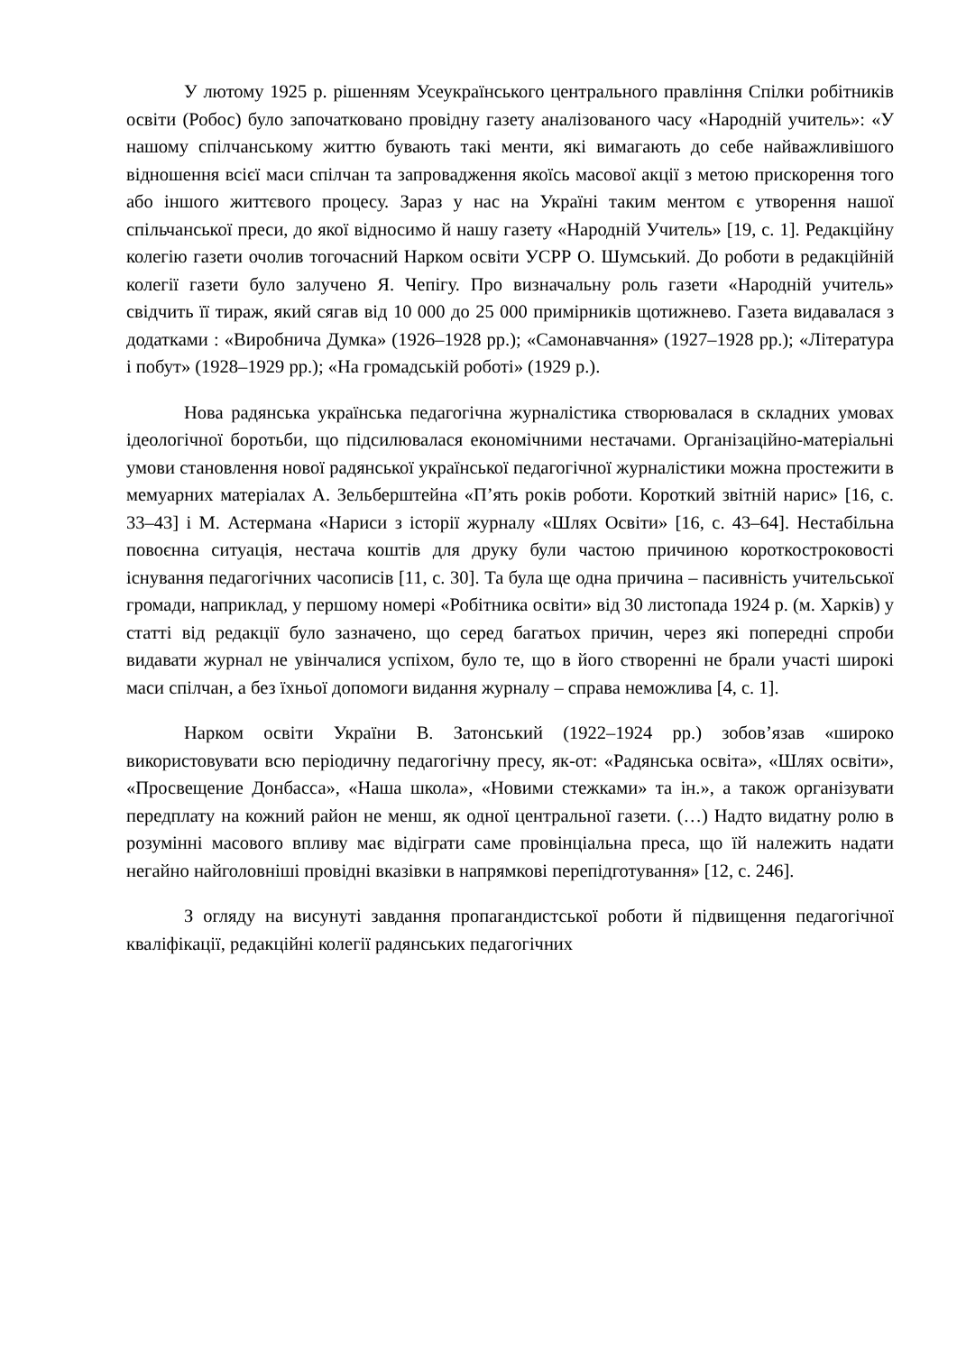У лютому 1925 р. рішенням Усеукраїнського центрального правління Спілки робітників освіти (Робос) було започатковано провідну газету аналізованого часу «Народній учитель»: «У нашому спілчанському життю бувають такі менти, які вимагають до себе найважливішого відношення всієї маси спілчан та запровадження якоїсь масової акції з метою прискорення того або іншого життєвого процесу. Зараз у нас на Україні таким ментом є утворення нашої спільчанської преси, до якої відносимо й нашу газету «Народній Учитель» [19, с. 1]. Редакційну колегію газети очолив тогочасний Нарком освіти УСРР О. Шумський. До роботи в редакційній колегії газети було залучено Я. Чепігу. Про визначальну роль газети «Народній учитель» свідчить її тираж, який сягав від 10 000 до 25 000 примірників щотижнево. Газета видавалася з додатками : «Виробнича Думка» (1926–1928 рр.); «Самонавчання» (1927–1928 рр.); «Література і побут» (1928–1929 рр.); «На громадській роботі» (1929 р.).
Нова радянська українська педагогічна журналістика створювалася в складних умовах ідеологічної боротьби, що підсилювалася економічними нестачами. Організаційно-матеріальні умови становлення нової радянської української педагогічної журналістики можна простежити в мемуарних матеріалах А. Зельберштейна «П’ять років роботи. Короткий звітній нарис» [16, с. 33–43] і М. Астермана «Нариси з історії журналу «Шлях Освіти» [16, с. 43–64]. Нестабільна повоєнна ситуація, нестача коштів для друку були частою причиною короткостроковості існування педагогічних часописів [11, с. 30]. Та була ще одна причина – пасивність учительської громади, наприклад, у першому номері «Робітника освіти» від 30 листопада 1924 р. (м. Харків) у статті від редакції було зазначено, що серед багатьох причин, через які попередні спроби видавати журнал не увінчалися успіхом, було те, що в його створенні не брали участі широкі маси спілчан, а без їхньої допомоги видання журналу – справа неможлива [4, с. 1].
Нарком освіти України В. Затонський (1922–1924 рр.) зобов’язав «широко використовувати всю періодичну педагогічну пресу, як-от: «Радянська освіта», «Шлях освіти», «Просвещение Донбасса», «Наша школа», «Новими стежками» та ін.», а також організувати передплату на кожний район не менш, як одної центральної газети. (…) Надто видатну ролю в розумінні масового впливу має відіграти саме провінціальна преса, що їй належить надати негайно найголовніші провідні вказівки в напрямкові перепідготування» [12, с. 246].
З огляду на висунуті завдання пропагандистської роботи й підвищення педагогічної кваліфікації, редакційні колегії радянських педагогічних